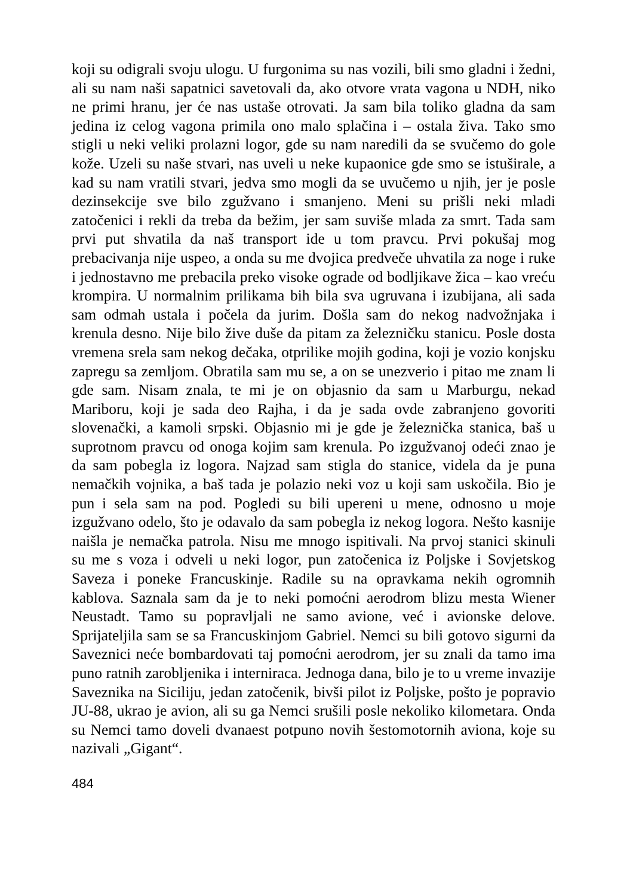koji su odigrali svoju ulogu. U furgonima su nas vozili, bili smo gladni i žedni, ali su nam naši sapatnici savetovali da, ako otvore vrata vagona u NDH, niko ne primi hranu, jer će nas ustaše otrovati. Ja sam bila toliko gladna da sam jedina iz celog vagona primila ono malo splačina i – ostala živa. Tako smo stigli u neki veliki prolazni logor, gde su nam naredili da se svučemo do gole kože. Uzeli su naše stvari, nas uveli u neke kupaonice gde smo se istuširale, a kad su nam vratili stvari, jedva smo mogli da se uvučemo u njih, jer je posle dezinsekcije sve bilo zgužvano i smanjeno. Meni su prišli neki mladi zatočenici i rekli da treba da bežim, jer sam suviše mlada za smrt. Tada sam prvi put shvatila da naš transport ide u tom pravcu. Prvi pokušaj mog prebacivanja nije uspeo, a onda su me dvojica predveče uhvatila za noge i ruke i jednostavno me prebacila preko visoke ograde od bodljikave žica – kao vreću krompira. U normalnim prilikama bih bila sva ugruvana i izubijana, ali sada sam odmah ustala i počela da jurim. Došla sam do nekog nadvožnjaka i krenula desno. Nije bilo žive duše da pitam za železničku stanicu. Posle dosta vremena srela sam nekog dečaka, otprilike mojih godina, koji je vozio konjsku zapregu sa zemljom. Obratila sam mu se, a on se unezverio i pitao me znam li gde sam. Nisam znala, te mi je on objasnio da sam u Marburgu, nekad Mariboru, koji je sada deo Rajha, i da je sada ovde zabranjeno govoriti slovenački, a kamoli srpski. Objasnio mi je gde je železnička stanica, baš u suprotnom pravcu od onoga kojim sam krenula. Po izgužvanoj odeći znao je da sam pobegla iz logora. Najzad sam stigla do stanice, videla da je puna nemačkih vojnika, a baš tada je polazio neki voz u koji sam uskočila. Bio je pun i sela sam na pod. Pogledi su bili upereni u mene, odnosno u moje izgužvano odelo, što je odavalo da sam pobegla iz nekog logora. Nešto kasnije naišla je nemačka patrola. Nisu me mnogo ispitivali. Na prvoj stanici skinuli su me s voza i odveli u neki logor, pun zatočenica iz Poljske i Sovjetskog Saveza i poneke Francuskinje. Radile su na opravkama nekih ogromnih kablova. Saznala sam da je to neki pomoćni aerodrom blizu mesta Wiener Neustadt. Tamo su popravljali ne samo avione, već i avionske delove. Sprijateljila sam se sa Francuskinjom Gabriel. Nemci su bili gotovo sigurni da Saveznici neće bombardovati taj pomoćni aerodrom, jer su znali da tamo ima puno ratnih zarobljenika i interniraca. Jednoga dana, bilo je to u vreme invazije Saveznika na Siciliju, jedan zatočenik, bivši pilot iz Poljske, pošto je popravio JU-88, ukrao je avion, ali su ga Nemci srušili posle nekoliko kilometara. Onda su Nemci tamo doveli dvanaest potpuno novih šestomotornih aviona, koje su nazivali „Gigant“.
484